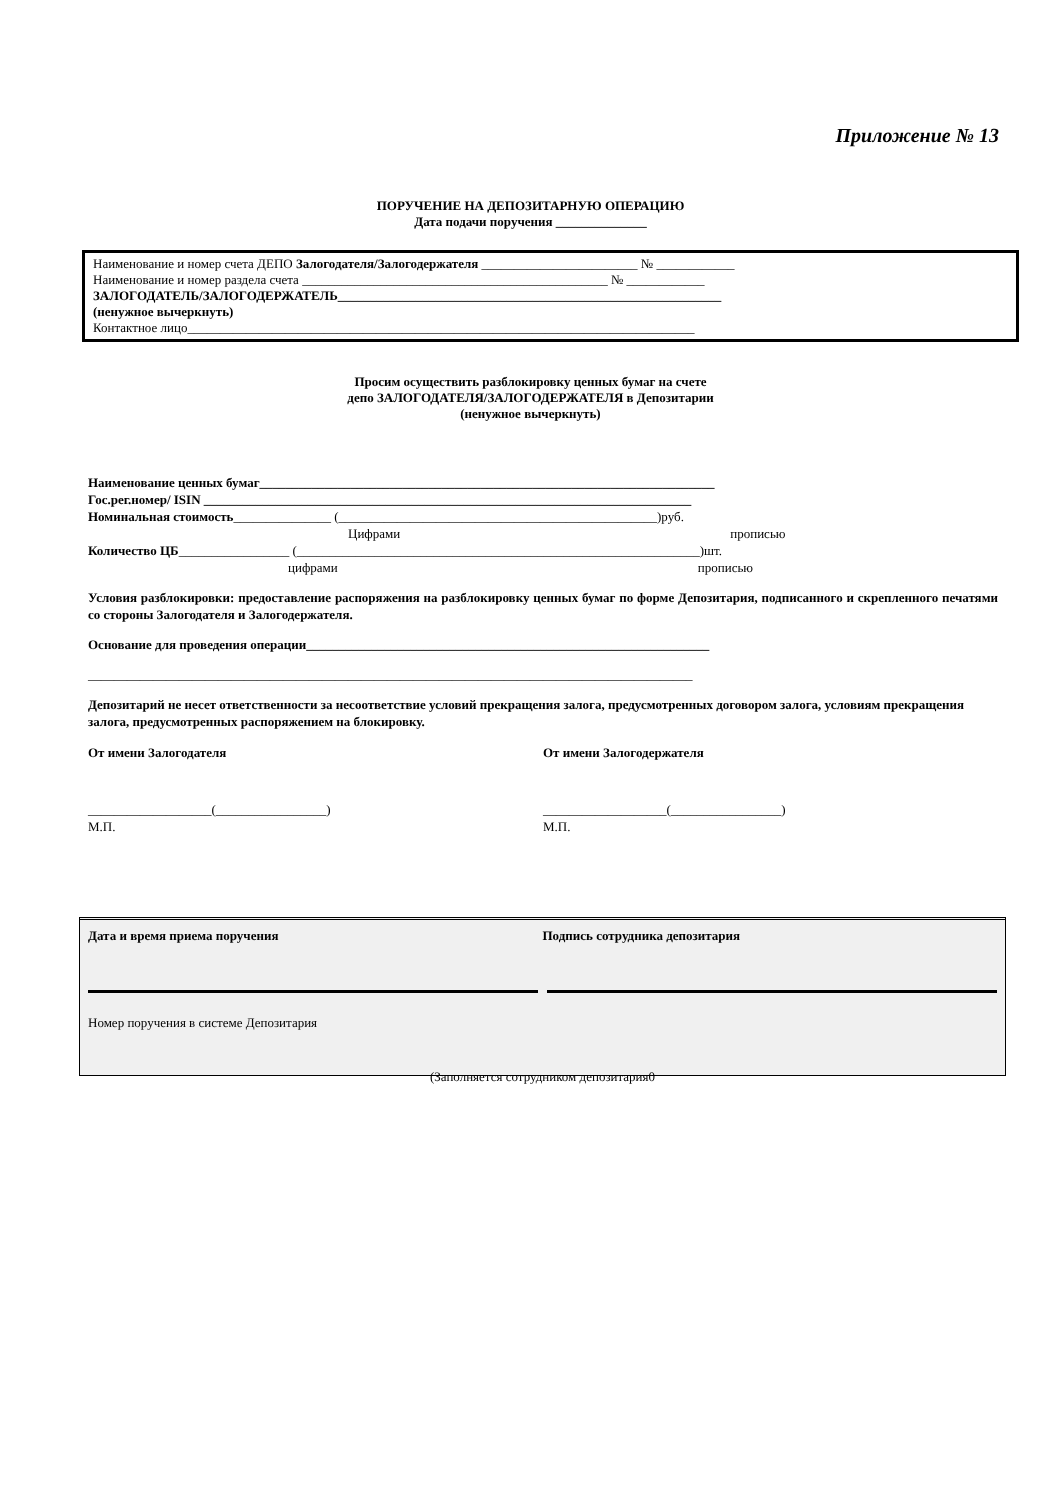Приложение № 13
ПОРУЧЕНИЕ НА ДЕПОЗИТАРНУЮ ОПЕРАЦИЮ
Дата подачи поручения ______________
Наименование и номер счета ДЕПО Залогодателя/Залогодержателя ________________________ № ____________
Наименование и номер раздела счета _______________________________________________ № ____________
ЗАЛОГОДАТЕЛЬ/ЗАЛОГОДЕРЖАТЕЛЬ___________________________________________________________
(ненужное вычеркнуть)
Контактное лицо______________________________________________________________________________
Просим осуществить разблокировку ценных бумаг на счете
депо ЗАЛОГОДАТЕЛЯ/ЗАЛОГОДЕРЖАТЕЛЯ в Депозитарии
(ненужное вычеркнуть)
Наименование ценных бумаг______________________________________________________________________
Гос.рег.номер/ ISIN ___________________________________________________________________________
Номинальная стоимость_______________ (_________________________________________________)руб.
Цифрами прописью
Количество ЦБ_________________ (______________________________________________________________)шт.
цифрами прописью
Условия разблокировки: предоставление распоряжения на разблокировку ценных бумаг по форме Депозитария, подписанного и скрепленного печатями со стороны Залогодателя и Залогодержателя.
Основание для проведения операции______________________________________________________________
_____________________________________________________________________________________________
Депозитарий не несет ответственности за несоответствие условий прекращения залога, предусмотренных договором залога, условиям прекращения залога, предусмотренных распоряжением на блокировку.
От имени Залогодателя От имени Залогодержателя
___________________(_________________)
М.П.
___________________(_________________)
М.П.
Дата и время приема поручения Подпись сотрудника депозитария
Номер поручения в системе Депозитария
(Заполняется сотрудником депозитария0